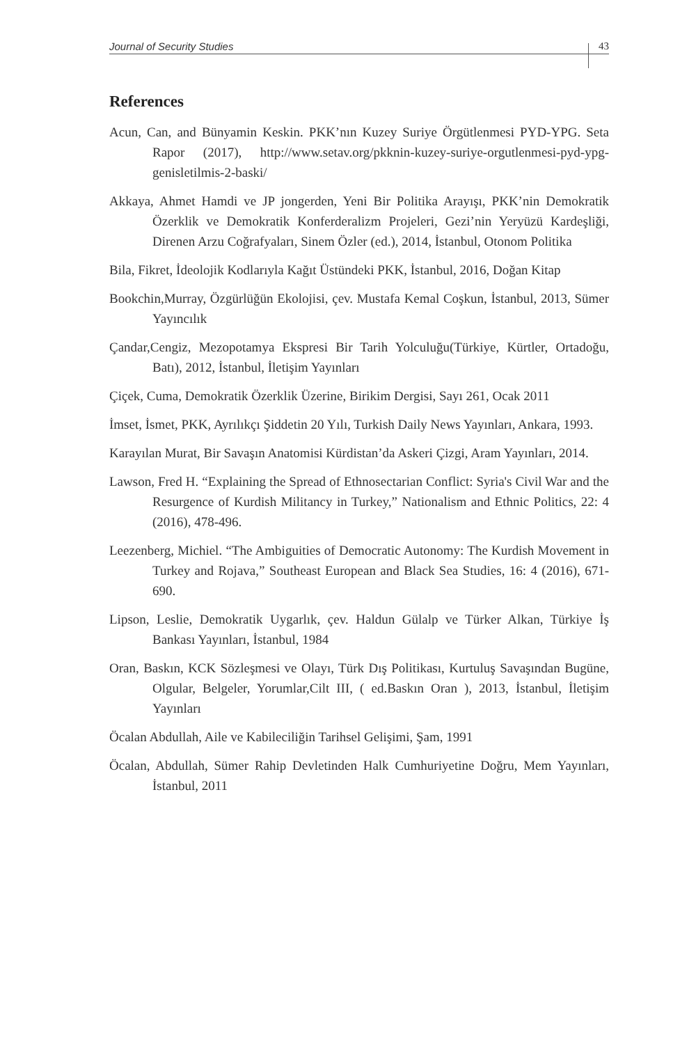Journal of Security Studies 43
References
Acun, Can, and Bünyamin Keskin. PKK’nın Kuzey Suriye Örgütlenmesi PYD-YPG. Seta Rapor (2017), http://www.setav.org/pkknin-kuzey-suriye-orgutlenmesi-pyd-ypg-genisletilmis-2-baski/
Akkaya, Ahmet Hamdi ve JP jongerden, Yeni Bir Politika Arayışı, PKK’nin Demokratik Özerklik ve Demokratik Konferderalizm Projeleri, Gezi’nin Yeryüzü Kardeşliği, Direnen Arzu Coğrafyaları, Sinem Özler (ed.), 2014, İstanbul, Otonom Politika
Bila, Fikret, İdeolojik Kodlarıyla Kağıt Üstündeki PKK, İstanbul, 2016, Doğan Kitap
Bookchin,Murray, Özgürlüğün Ekolojisi, çev. Mustafa Kemal Coşkun, İstanbul, 2013, Sümer Yayıncılık
Çandar,Cengiz, Mezopotamya Ekspresi Bir Tarih Yolculuğu(Türkiye, Kürtler, Ortadoğu, Batı), 2012, İstanbul, İletişim Yayınları
Çiçek, Cuma, Demokratik Özerklik Üzerine, Birikim Dergisi, Sayı 261, Ocak 2011
İmset, İsmet, PKK, Ayrılıkçı Şiddetin 20 Yılı, Turkish Daily News Yayınları, Ankara, 1993.
Karayılan Murat, Bir Savaşın Anatomisi Kürdistan’da Askeri Çizgi, Aram Yayınları, 2014.
Lawson, Fred H. “Explaining the Spread of Ethnosectarian Conflict: Syria's Civil War and the Resurgence of Kurdish Militancy in Turkey,” Nationalism and Ethnic Politics, 22: 4 (2016), 478-496.
Leezenberg, Michiel. “The Ambiguities of Democratic Autonomy: The Kurdish Movement in Turkey and Rojava,” Southeast European and Black Sea Studies, 16: 4 (2016), 671-690.
Lipson, Leslie, Demokratik Uygarlık, çev. Haldun Gülalp ve Türker Alkan, Türkiye İş Bankası Yayınları, İstanbul, 1984
Oran, Baskın, KCK Sözleşmesi ve Olayı, Türk Dış Politikası, Kurtuluş Savaşından Bugüne, Olgular, Belgeler, Yorumlar,Cilt III, ( ed.Baskın Oran ), 2013, İstanbul, İletişim Yayınları
Öcalan Abdullah, Aile ve Kabileciliğin Tarihsel Gelişimi, Şam, 1991
Öcalan, Abdullah, Sümer Rahip Devletinden Halk Cumhuriyetine Doğru, Mem Yayınları, İstanbul, 2011